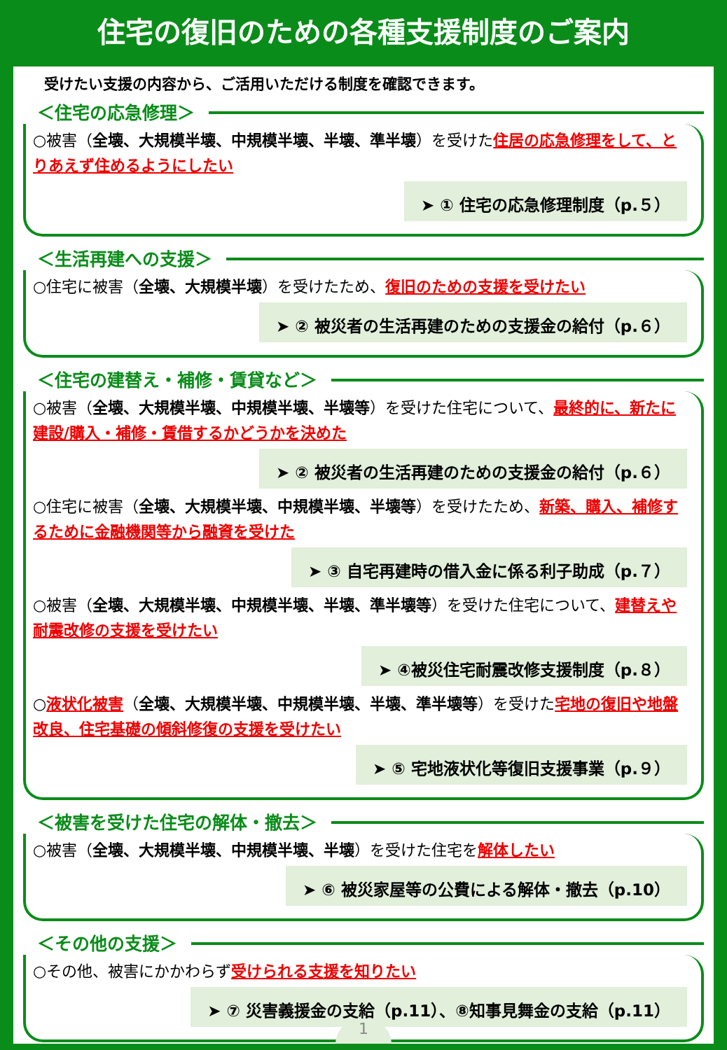住宅の復旧のための各種支援制度のご案内
受けたい支援の内容から、ご活用いただける制度を確認できます。
＜住宅の応急修理＞
○被害（全壊、大規模半壊、中規模半壊、半壊、準半壊）を受けた住居の応急修理をして、とりあえず住めるようにしたい
➤ ① 住宅の応急修理制度（p.５）
＜生活再建への支援＞
○住宅に被害（全壊、大規模半壊）を受けたため、復旧のための支援を受けたい
➤ ② 被災者の生活再建のための支援金の給付（p.６）
＜住宅の建替え・補修・賃貸など＞
○被害（全壊、大規模半壊、中規模半壊、半壊等）を受けた住宅について、最終的に、新たに建設/購入・補修・賃借するかどうかを決めた
➤ ② 被災者の生活再建のための支援金の給付（p.６）
○住宅に被害（全壊、大規模半壊、中規模半壊、半壊等）を受けたため、新築、購入、補修するために金融機関等から融資を受けた
➤ ③ 自宅再建時の借入金に係る利子助成（p.７）
○被害（全壊、大規模半壊、中規模半壊、半壊、準半壊等）を受けた住宅について、建替えや耐震改修の支援を受けたい
➤ ④被災住宅耐震改修支援制度（p.８）
○液状化被害（全壊、大規模半壊、中規模半壊、半壊、準半壊等）を受けた宅地の復旧や地盤改良、住宅基礎の傾斜修復の支援を受けたい
➤ ⑤ 宅地液状化等復旧支援事業（p.９）
＜被害を受けた住宅の解体・撤去＞
○被害（全壊、大規模半壊、中規模半壊、半壊）を受けた住宅を解体したい
➤ ⑥ 被災家屋等の公費による解体・撤去（p.10）
＜その他の支援＞
○その他、被害にかかわらず受けられる支援を知りたい
➤ ⑦ 災害義援金の支給（p.11）、⑧知事見舞金の支給（p.11）
1